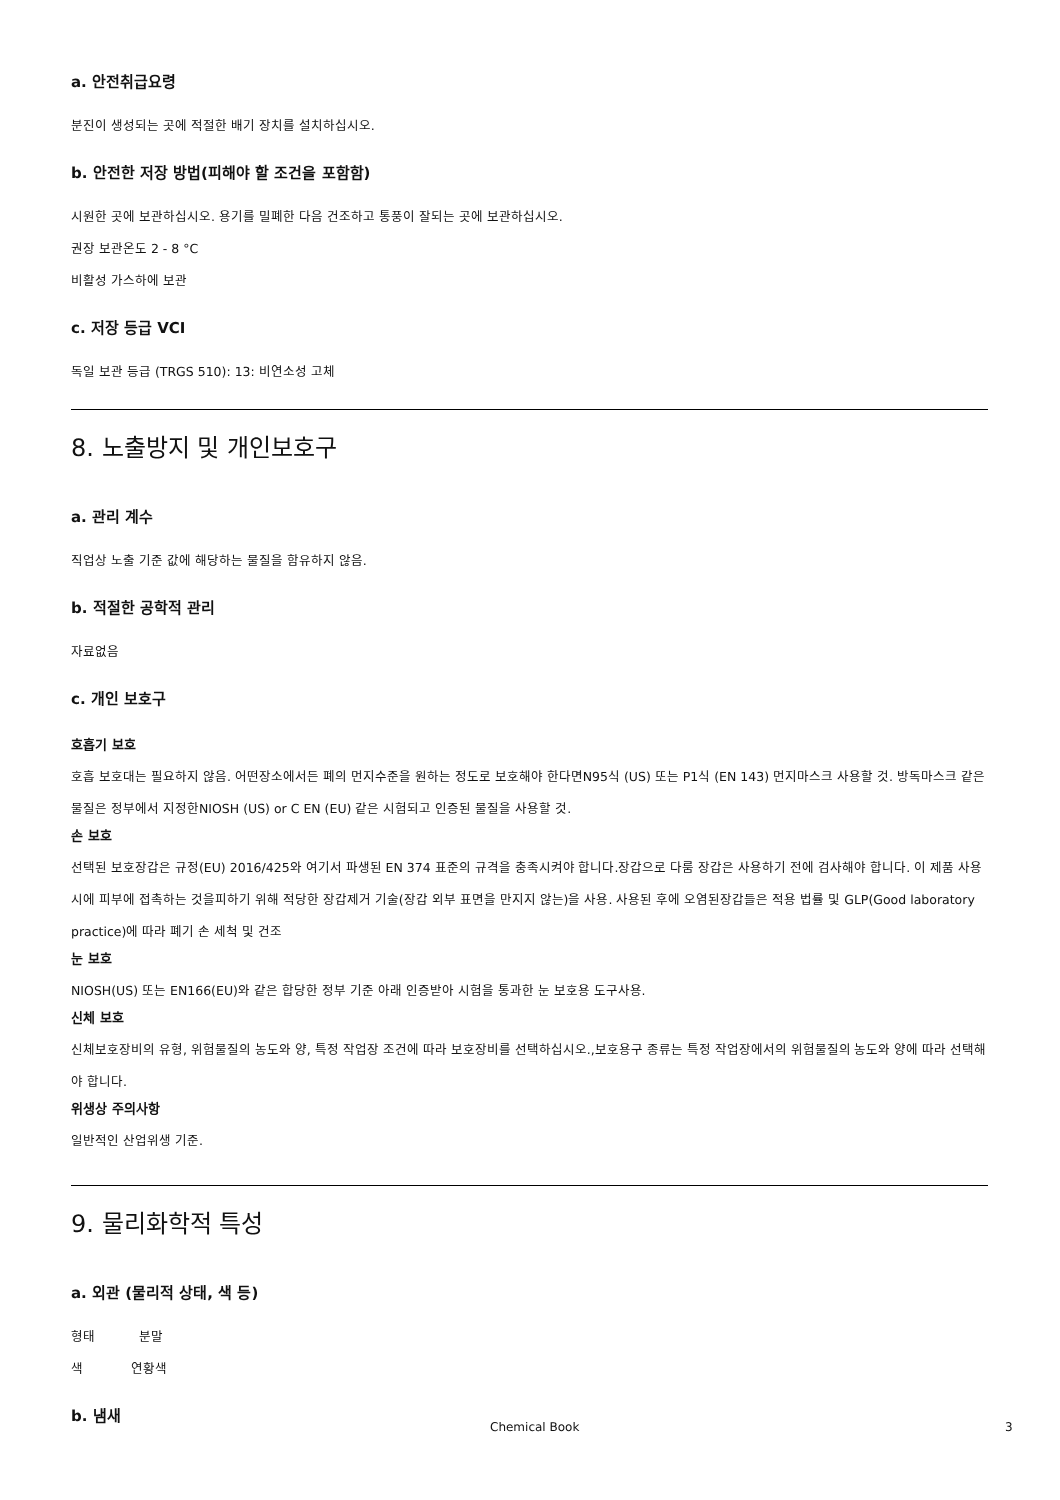a. 안전취급요령
분진이 생성되는 곳에 적절한 배기 장치를 설치하십시오.
b. 안전한 저장 방법(피해야 할 조건을 포함함)
시원한 곳에 보관하십시오. 용기를 밀폐한 다음 건조하고 통풍이 잘되는 곳에 보관하십시오.
권장 보관온도 2 - 8 °C
비활성 가스하에 보관
c. 저장 등급 VCI
독일 보관 등급 (TRGS 510): 13: 비연소성 고체
8. 노출방지 및 개인보호구
a. 관리 계수
직업상 노출 기준 값에 해당하는 물질을 함유하지 않음.
b. 적절한 공학적 관리
자료없음
c. 개인 보호구
호흡기 보호
호흡 보호대는 필요하지 않음. 어떤장소에서든 폐의 먼지수준을 원하는 정도로 보호해야 한다면N95식 (US) 또는 P1식 (EN 143) 먼지마스크 사용할 것. 방독마스크 같은 물질은 정부에서 지정한NIOSH (US) or C EN (EU) 같은 시험되고 인증된 물질을 사용할 것.
손 보호
선택된 보호장갑은 규정(EU) 2016/425와 여기서 파생된 EN 374 표준의 규격을 충족시켜야 합니다.장갑으로 다룸 장갑은 사용하기 전에 검사해야 합니다. 이 제품 사용 시에 피부에 접촉하는 것을피하기 위해 적당한 장갑제거 기술(장갑 외부 표면을 만지지 않는)을 사용. 사용된 후에 오염된장갑들은 적용 법률 및 GLP(Good laboratory practice)에 따라 폐기 손 세척 및 건조
눈 보호
NIOSH(US) 또는 EN166(EU)와 같은 합당한 정부 기준 아래 인증받아 시험을 통과한 눈 보호용 도구사용.
신체 보호
신체보호장비의 유형, 위험물질의 농도와 양, 특정 작업장 조건에 따라 보호장비를 선택하십시오.,보호용구 종류는 특정 작업장에서의 위험물질의 농도와 양에 따라 선택해야 합니다.
위생상 주의사항
일반적인 산업위생 기준.
9. 물리화학적 특성
a. 외관 (물리적 상태, 색 등)
형태 분말
색 연황색
b. 냄새
Chemical Book 3